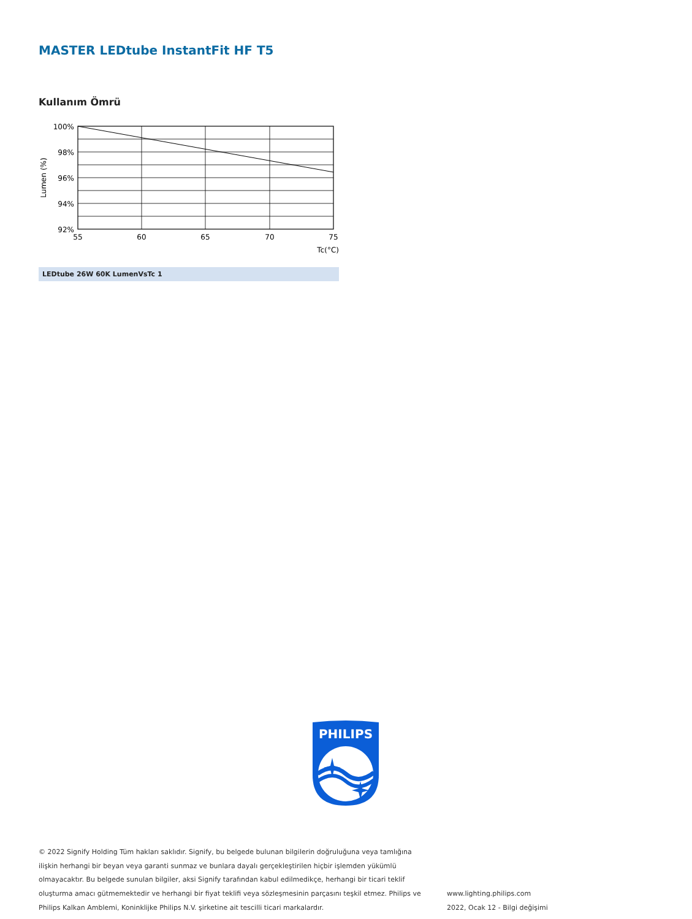MASTER LEDtube InstantFit HF T5
Kullanım Ömrü
100%
98%
96%
94%
92%
55
60
65
70
75
Tc(°C)
Lumen (%)
LEDtube 26W 60K LumenVsTc 1
PHILIPS
© 2022 Signify Holding Tüm hakları saklıdır. Signify, bu belgede bulunan bilgilerin doğruluğuna veya tamlığına ilişkin herhangi bir beyan veya garanti sunmaz ve bunlara dayalı gerçekleştirilen hiçbir işlemden yükümlü olmayacaktır. Bu belgede sunulan bilgiler, aksi Signify tarafından kabul edilmedikçe, herhangi bir ticari teklif oluşturma amacı gütmemektedir ve herhangi bir fiyat teklifi veya sözleşmesinin parçasını teşkil etmez. Philips ve Philips Kalkan Amblemi, Koninklijke Philips N.V. şirketine ait tescilli ticari markalardır.
www.lighting.philips.com
2022, Ocak 12 - Bilgi değişimi